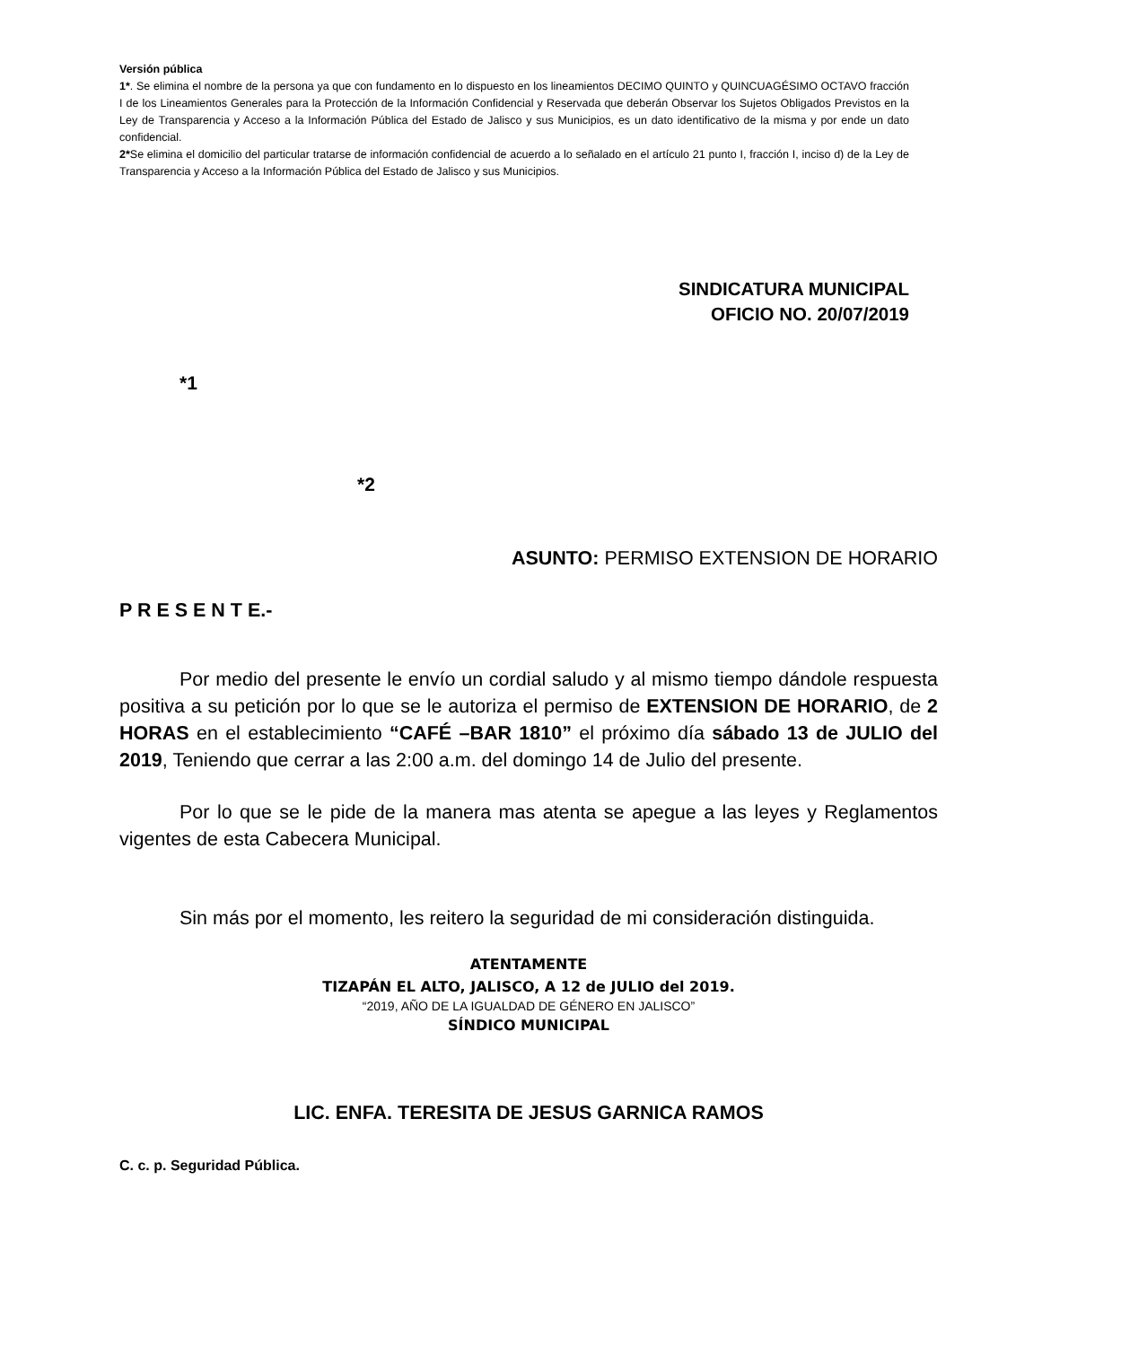Versión pública
1*. Se elimina el nombre de la persona ya que con fundamento en lo dispuesto en los lineamientos DECIMO QUINTO y QUINCUAGÉSIMO OCTAVO fracción I de los Lineamientos Generales para la Protección de la Información Confidencial y Reservada que deberán Observar los Sujetos Obligados Previstos en la Ley de Transparencia y Acceso a la Información Pública del Estado de Jalisco y sus Municipios, es un dato identificativo de la misma y por ende un dato confidencial.
2*Se elimina el domicilio del particular tratarse de información confidencial de acuerdo a lo señalado en el artículo 21 punto I, fracción I, inciso d) de la Ley de Transparencia y Acceso a la Información Pública del Estado de Jalisco y sus Municipios.
SINDICATURA MUNICIPAL
OFICIO NO. 20/07/2019
*1
*2
ASUNTO: PERMISO EXTENSION DE HORARIO
P R E S E N T E.-
Por medio del presente le envío un cordial saludo y al mismo tiempo dándole respuesta positiva a su petición por lo que se le autoriza el permiso de EXTENSION DE HORARIO, de 2 HORAS en el establecimiento “CAFÉ –BAR 1810” el próximo día sábado 13 de JULIO del 2019, Teniendo que cerrar a las 2:00 a.m. del domingo 14 de Julio del presente.
Por lo que se le pide de la manera mas atenta se apegue a las leyes y Reglamentos vigentes de esta Cabecera Municipal.
Sin más por el momento, les reitero la seguridad de mi consideración distinguida.
ATENTAMENTE
TIZAPÁN EL ALTO, JALISCO, A 12 de JULIO del 2019.
“2019, AÑO DE LA IGUALDAD DE GÉNERO EN JALISCO”
SÍNDICO MUNICIPAL
LIC. ENFA. TERESITA DE JESUS GARNICA RAMOS
C. c. p. Seguridad Pública.